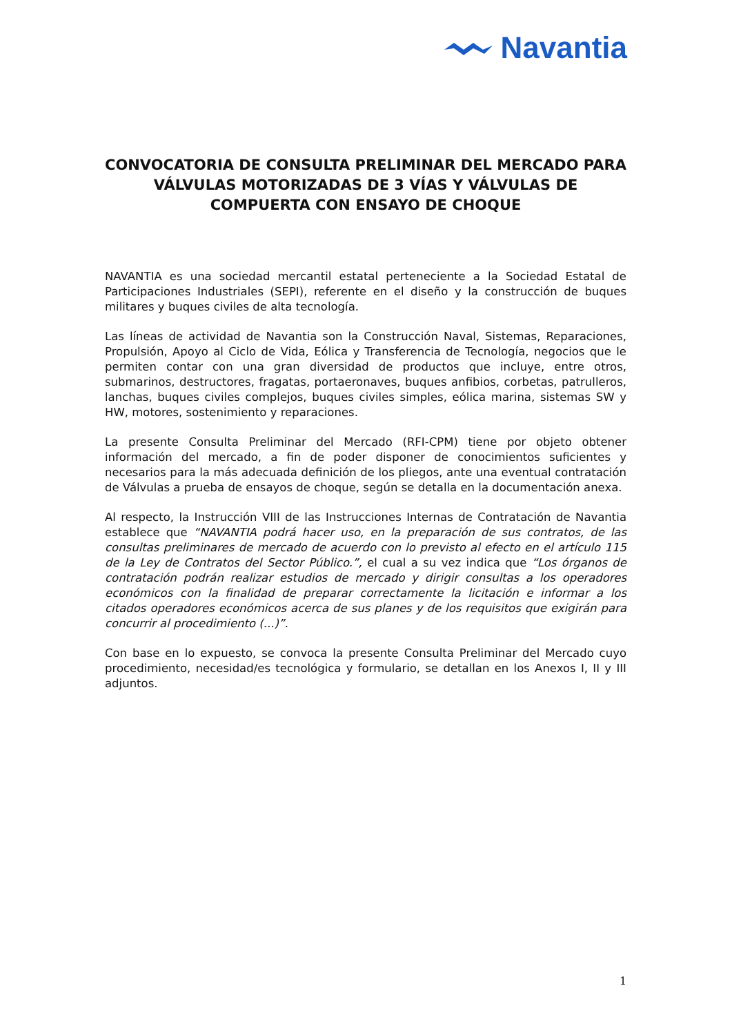Navantia
CONVOCATORIA DE CONSULTA PRELIMINAR DEL MERCADO PARA VÁLVULAS MOTORIZADAS DE 3 VÍAS Y VÁLVULAS DE COMPUERTA CON ENSAYO DE CHOQUE
NAVANTIA es una sociedad mercantil estatal perteneciente a la Sociedad Estatal de Participaciones Industriales (SEPI), referente en el diseño y la construcción de buques militares y buques civiles de alta tecnología.
Las líneas de actividad de Navantia son la Construcción Naval, Sistemas, Reparaciones, Propulsión, Apoyo al Ciclo de Vida, Eólica y Transferencia de Tecnología, negocios que le permiten contar con una gran diversidad de productos que incluye, entre otros, submarinos, destructores, fragatas, portaeronaves, buques anfibios, corbetas, patrulleros, lanchas, buques civiles complejos, buques civiles simples, eólica marina, sistemas SW y HW, motores, sostenimiento y reparaciones.
La presente Consulta Preliminar del Mercado (RFI-CPM) tiene por objeto obtener información del mercado, a fin de poder disponer de conocimientos suficientes y necesarios para la más adecuada definición de los pliegos, ante una eventual contratación de Válvulas a prueba de ensayos de choque, según se detalla en la documentación anexa.
Al respecto, la Instrucción VIII de las Instrucciones Internas de Contratación de Navantia establece que “NAVANTIA podrá hacer uso, en la preparación de sus contratos, de las consultas preliminares de mercado de acuerdo con lo previsto al efecto en el artículo 115 de la Ley de Contratos del Sector Público.”, el cual a su vez indica que “Los órganos de contratación podrán realizar estudios de mercado y dirigir consultas a los operadores económicos con la finalidad de preparar correctamente la licitación e informar a los citados operadores económicos acerca de sus planes y de los requisitos que exigirán para concurrir al procedimiento (...)”.
Con base en lo expuesto, se convoca la presente Consulta Preliminar del Mercado cuyo procedimiento, necesidad/es tecnológica y formulario, se detallan en los Anexos I, II y III adjuntos.
1